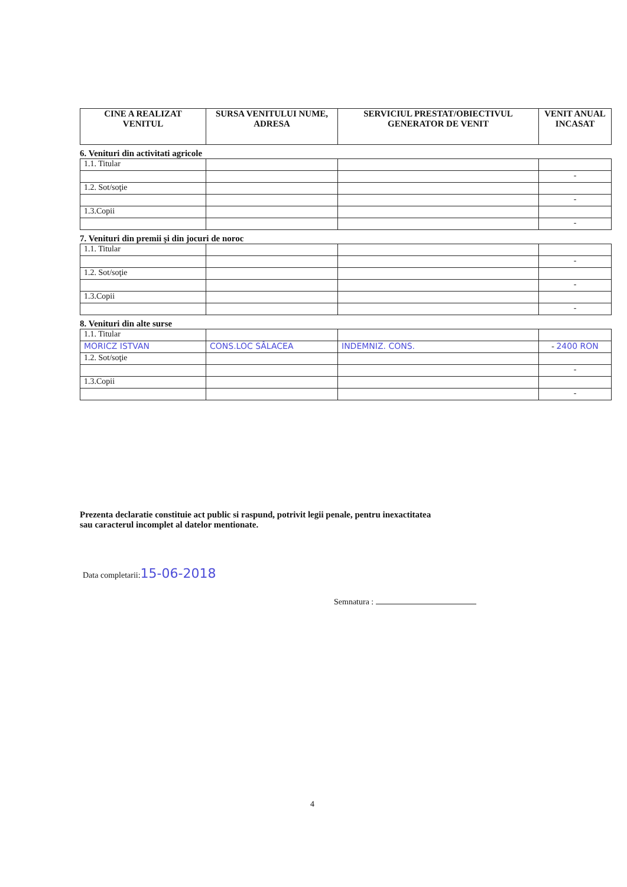| CINE A REALIZAT VENITUL | SURSA VENITULUI NUME, ADRESA | SERVICIUL PRESTAT/OBIECTIVUL GENERATOR DE VENIT | VENIT ANUAL INCASAT |
| --- | --- | --- | --- |
6. Venituri din activitati agricole
| 1.1. Titular | | | |
| | | | - |
| 1.2. Sot/soţie | | | |
| | | | - |
| 1.3.Copii | | | |
| | | | - |
7. Venituri din premii şi din jocuri de noroc
| 1.1. Titular | | | |
| | | | - |
| 1.2. Sot/soţie | | | |
| | | | - |
| 1.3.Copii | | | |
| | | | - |
8. Venituri din alte surse
| 1.1. Titular | | | |
| MORICZ ISTVAN | CONS.LOC SÂLACEA | INDEMNIZ. CONS. | - 2400 RON |
| 1.2. Sot/soţie | | | |
| | | | - |
| 1.3.Copii | | | |
| | | | - |
Prezenta declaratie constituie act public si raspund, potrivit legii penale, pentru inexactitatea sau caracterul incomplet al datelor mentionate.
Data completarii:15-06-2018
Semnatura :
4